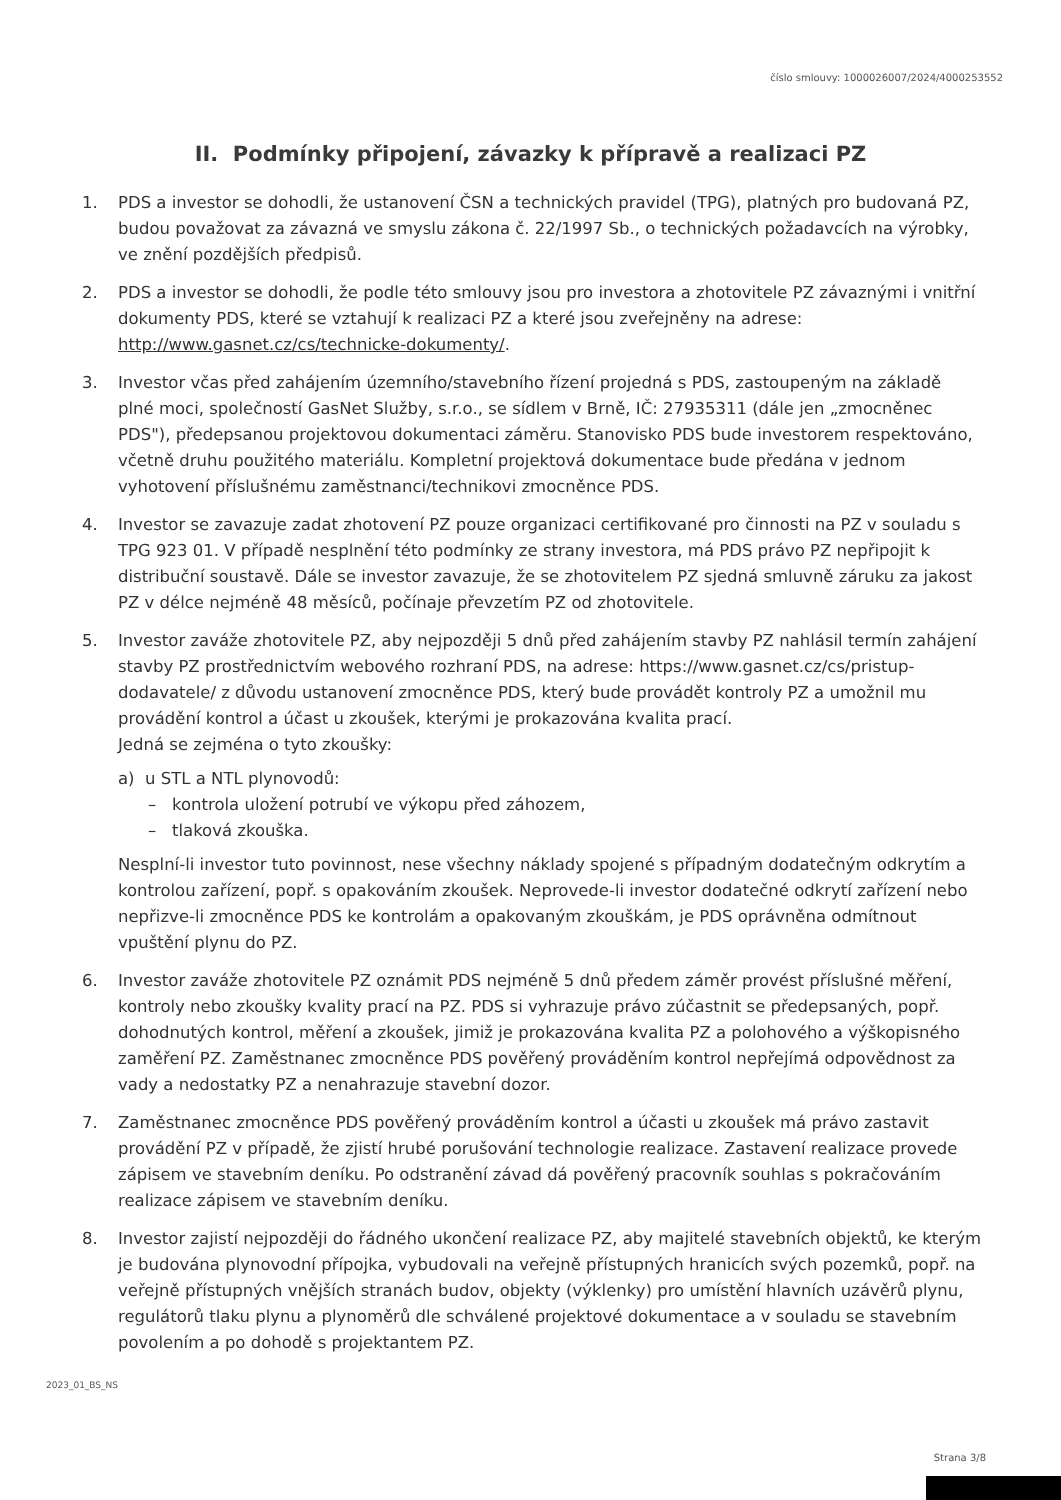číslo smlouvy: 1000026007/2024/4000253552
II. Podmínky připojení, závazky k přípravě a realizaci PZ
1. PDS a investor se dohodli, že ustanovení ČSN a technických pravidel (TPG), platných pro budovaná PZ, budou považovat za závazná ve smyslu zákona č. 22/1997 Sb., o technických požadavcích na výrobky, ve znění pozdějších předpisů.
2. PDS a investor se dohodli, že podle této smlouvy jsou pro investora a zhotovitele PZ závaznými i vnitřní dokumenty PDS, které se vztahují k realizaci PZ a které jsou zveřejněny na adrese: http://www.gasnet.cz/cs/technicke-dokumenty/.
3. Investor včas před zahájením územního/stavebního řízení projedná s PDS, zastoupeným na základě plné moci, společností GasNet Služby, s.r.o., se sídlem v Brně, IČ: 27935311 (dále jen „zmocněnec PDS"), předepsanou projektovou dokumentaci záměru. Stanovisko PDS bude investorem respektováno, včetně druhu použitého materiálu. Kompletní projektová dokumentace bude předána v jednom vyhotovení příslušnému zaměstnanci/technikovi zmocněnce PDS.
4. Investor se zavazuje zadat zhotovení PZ pouze organizaci certifikované pro činnosti na PZ v souladu s TPG 923 01. V případě nesplnění této podmínky ze strany investora, má PDS právo PZ nepřipojit k distribuční soustavě. Dále se investor zavazuje, že se zhotovitelem PZ sjedná smluvně záruku za jakost PZ v délce nejméně 48 měsíců, počínaje převzetím PZ od zhotovitele.
5. Investor zaváže zhotovitele PZ, aby nejpozději 5 dnů před zahájením stavby PZ nahlásil termín zahájení stavby PZ prostřednictvím webového rozhraní PDS, na adrese: https://www.gasnet.cz/cs/pristup-dodavatele/ z důvodu ustanovení zmocněnce PDS, který bude provádět kontroly PZ a umožnil mu provádění kontrol a účast u zkoušek, kterými je prokazována kvalita prací.
Jedná se zejména o tyto zkoušky:
a) u STL a NTL plynovodů:
– kontrola uložení potrubí ve výkopu před záhozem,
– tlaková zkouška.
Nesplní-li investor tuto povinnost, nese všechny náklady spojené s případným dodatečným odkrytím a kontrolou zařízení, popř. s opakováním zkoušek. Neprovede-li investor dodatečné odkrytí zařízení nebo nepřizve-li zmocněnce PDS ke kontrolám a opakovaným zkouškám, je PDS oprávněna odmítnout vpuštění plynu do PZ.
6. Investor zaváže zhotovitele PZ oznámit PDS nejméně 5 dnů předem záměr provést příslušné měření, kontroly nebo zkoušky kvality prací na PZ. PDS si vyhrazuje právo zúčastnit se předepsaných, popř. dohodnutých kontrol, měření a zkoušek, jimiž je prokazována kvalita PZ a polohového a výškopisného zaměření PZ. Zaměstnanec zmocněnce PDS pověřený prováděním kontrol nepřejímá odpovědnost za vady a nedostatky PZ a nenahrazuje stavební dozor.
7. Zaměstnanec zmocněnce PDS pověřený prováděním kontrol a účasti u zkoušek má právo zastavit provádění PZ v případě, že zjistí hrubé porušování technologie realizace. Zastavení realizace provede zápisem ve stavebním deníku. Po odstranění závad dá pověřený pracovník souhlas s pokračováním realizace zápisem ve stavebním deníku.
8. Investor zajistí nejpozději do řádného ukončení realizace PZ, aby majitelé stavebních objektů, ke kterým je budována plynovodní přípojka, vybudovali na veřejně přístupných hranicích svých pozemků, popř. na veřejně přístupných vnějších stranách budov, objekty (výklenky) pro umístění hlavních uzávěrů plynu, regulátorů tlaku plynu a plynoměrů dle schválené projektové dokumentace a v souladu se stavebním povolením a po dohodě s projektantem PZ.
2023_01_BS_NS
Strana 3/8